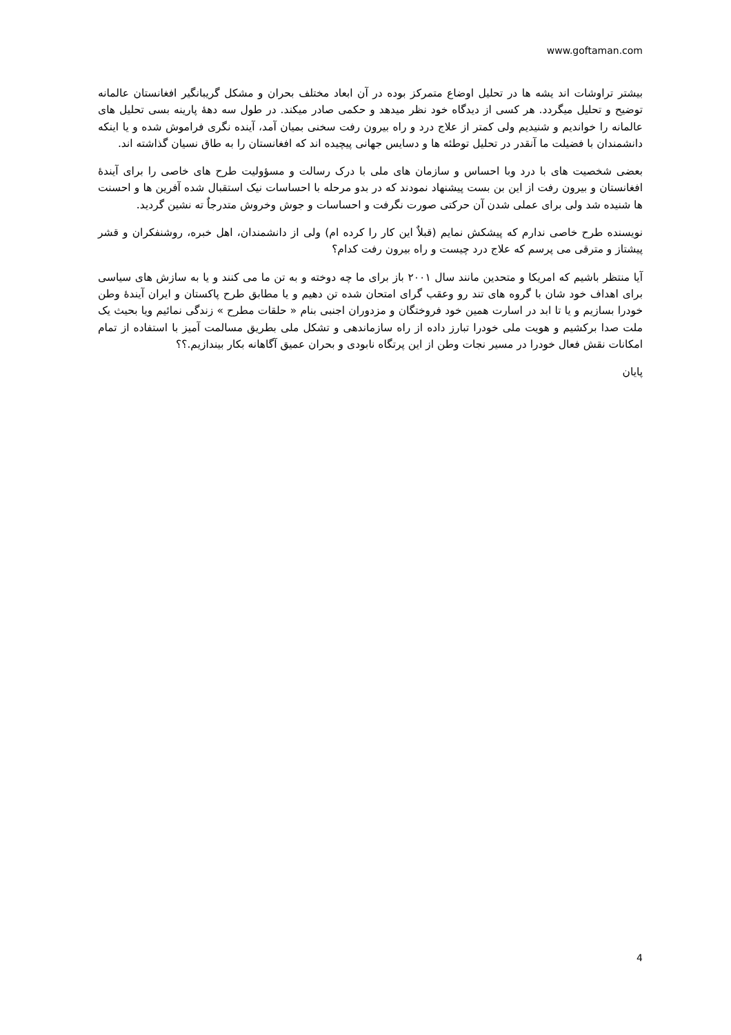www.goftaman.com
بیشتر تراوشات اند یشه ها در تحلیل اوضاع متمرکز بوده در آن ابعاد مختلف بحران و مشکل گریبانگیر افغانستان عالمانه توضیح و تحلیل میگردد. هر کسی از دیدگاه خود نظر میدهد و حکمی صادر میکند. در طول سه دهۀ پارینه بسی تحلیل های عالمانه را خواندیم و شنیدیم ولی کمتر از علاج درد و راه بیرون رفت سخنی بمیان آمد، آینده نگری فراموش شده و یا اینکه دانشمندان با فضیلت ما آنقدر در تحلیل توطئه ها و دسایس جهانی پیچیده اند که افغانستان را به طاق نسیان گذاشته اند.
بعضی شخصیت های با درد وبا احساس و سازمان های ملی با درک رسالت و مسؤولیت طرح های خاصی را برای آیندۀ افغانستان و بیرون رفت از این بن بست پیشنهاد نمودند که در بدو مرحله با احساسات نیک استقبال شده آفرین ها و احسنت ها شنیده شد ولی برای عملی شدن آن حرکتی صورت نگرفت و احساسات و جوش وخروش متدرجاٌ ته نشین گردید.
نویسنده طرح خاصی ندارم که پیشکش نمایم (قبلاٌ این کار را کرده ام) ولی از دانشمندان، اهل خبره، روشنفکران و قشر پیشتاز و مترقی می پرسم که علاج درد چیست و راه بیرون رفت کدام؟
آیا منتظر باشیم که امریکا و متحدین مانند سال ۲۰۰۱ باز برای ما چه دوخته و به تن ما می کنند و یا به سازش های سیاسی برای اهداف خود شان با گروه های تند رو وعقب گرای امتحان شده تن دهیم و یا مطابق طرح پاکستان و ایران آیندۀ وطن خودرا بسازیم و یا تا ابد در اسارت همین خود فروختگان و مزدوران اجنبی بنام « حلقات مطرح » زندگی نمائیم ویا بحیث یک ملت صدا برکشیم و هویت ملی خودرا تبارز داده از راه سازماندهی و تشکل ملی بطریق مسالمت آمیز با استفاده از تمام امکانات نقش فعال خودرا در مسیر نجات وطن از این پرتگاه نابودی و بحران عمیق آگاهانه بکار بیندازیم.؟؟
پایان
4